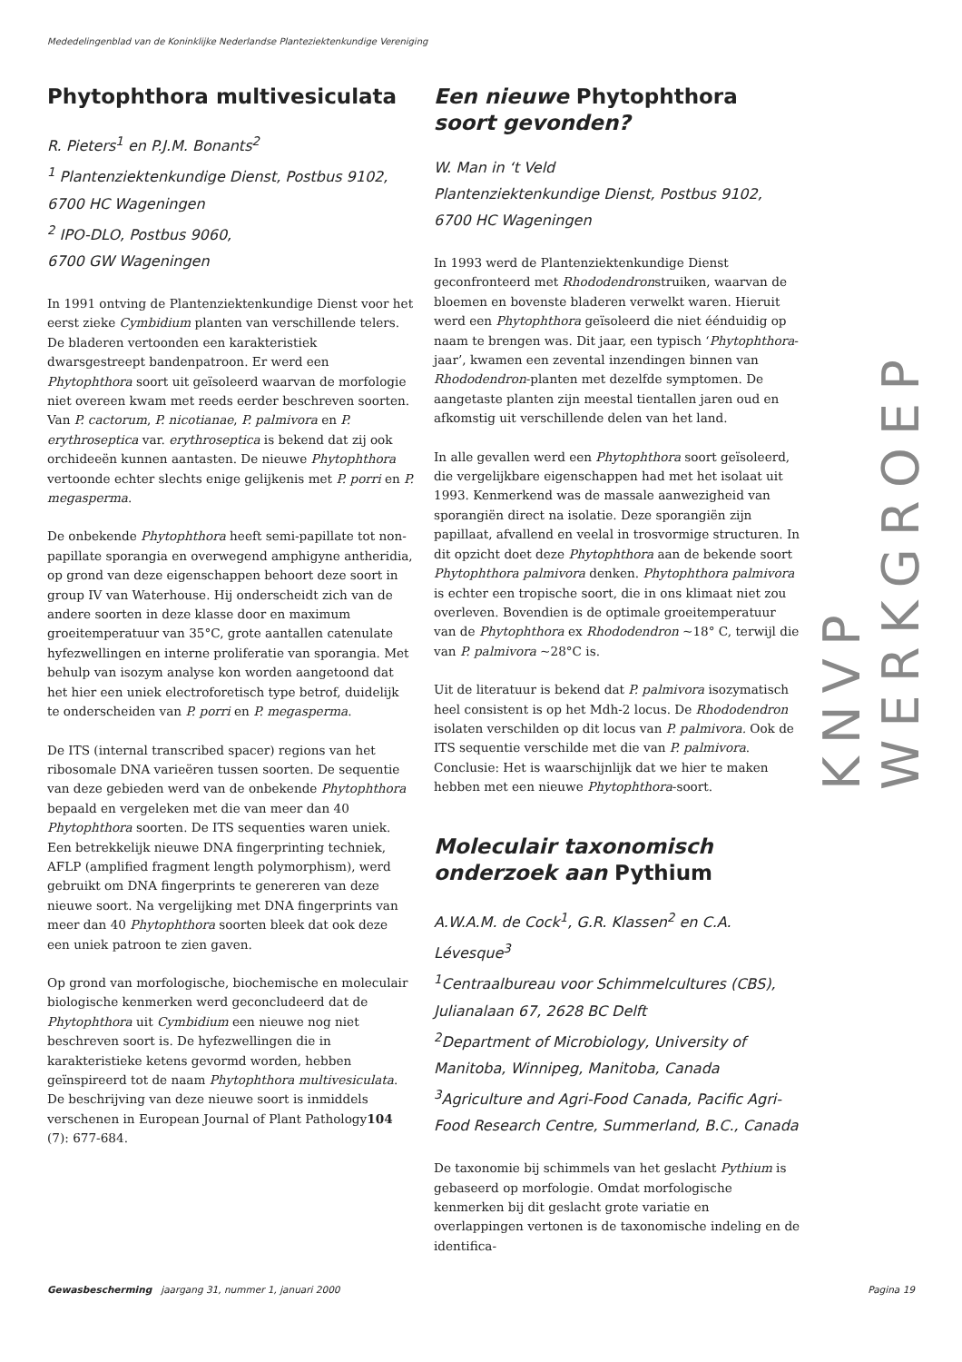Mededelingenblad van de Koninklijke Nederlandse Planteziektenkundige Vereniging
Phytophthora multivesiculata
R. Pieters<sup>1</sup> en P.J.M. Bonants<sup>2</sup>
<sup>1</sup> Plantenziektenkundige Dienst, Postbus 9102, 6700 HC Wageningen
<sup>2</sup> IPO-DLO, Postbus 9060,
6700 GW Wageningen
In 1991 ontving de Plantenziektenkundige Dienst voor het eerst zieke Cymbidium planten van verschillende telers. De bladeren vertoonden een karakteristiek dwarsgestreept bandenpatroon. Er werd een Phytophthora soort uit geïsoleerd waarvan de morfologie niet overeen kwam met reeds eerder beschreven soorten. Van P. cactorum, P. nicotianae, P. palmivora en P. erythroseptica var. erythroseptica is bekend dat zij ook orchideeën kunnen aantasten. De nieuwe Phytophthora vertoonde echter slechts enige gelijkenis met P. porri en P. megasperma.
De onbekende Phytophthora heeft semi-papillate tot non-papillate sporangia en overwegend amphigyne antheridia, op grond van deze eigenschappen behoort deze soort in group IV van Waterhouse. Hij onderscheidt zich van de andere soorten in deze klasse door en maximum groeitemperatuur van 35°C, grote aantallen catenulate hyfezwellingen en interne proliferatie van sporangia. Met behulp van isozym analyse kon worden aangetoond dat het hier een uniek electroforetisch type betrof, duidelijk te onderscheiden van P. porri en P. megasperma.
De ITS (internal transcribed spacer) regions van het ribosomale DNA varieëren tussen soorten. De sequentie van deze gebieden werd van de onbekende Phytophthora bepaald en vergeleken met die van meer dan 40 Phytophthora soorten. De ITS sequenties waren uniek. Een betrekkelijk nieuwe DNA fingerprinting techniek, AFLP (amplified fragment length polymorphism), werd gebruikt om DNA fingerprints te genereren van deze nieuwe soort. Na vergelijking met DNA fingerprints van meer dan 40 Phytophthora soorten bleek dat ook deze een uniek patroon te zien gaven.
Op grond van morfologische, biochemische en moleculair biologische kenmerken werd geconcludeerd dat de Phytophthora uit Cymbidium een nieuwe nog niet beschreven soort is. De hyfezwellingen die in karakteristieke ketens gevormd worden, hebben geïnspireerd tot de naam Phytophthora multivesiculata. De beschrijving van deze nieuwe soort is inmiddels verschenen in European Journal of Plant Pathology104 (7): 677-684.
Een nieuwe Phytophthora soort gevonden?
W. Man in ‘t Veld
Plantenziektenkundige Dienst, Postbus 9102, 6700 HC Wageningen
In 1993 werd de Plantenziektenkundige Dienst geconfronteerd met Rhododendronstruiken, waarvan de bloemen en bovenste bladeren verwelkt waren. Hieruit werd een Phytophthora geïsoleerd die niet éénduidig op naam te brengen was. Dit jaar, een typisch ‘Phytophthora-jaar’, kwamen een zevental inzendingen binnen van Rhododendron-planten met dezelfde symptomen. De aangetaste planten zijn meestal tientallen jaren oud en afkomstig uit verschillende delen van het land.
In alle gevallen werd een Phytophthora soort geïsoleerd, die vergelijkbare eigenschappen had met het isolaat uit 1993. Kenmerkend was de massale aanwezigheid van sporangiën direct na isolatie. Deze sporangiën zijn papillaat, afvallend en veelal in trosvormige structuren. In dit opzicht doet deze Phytophthora aan de bekende soort Phytophthora palmivora denken. Phytophthora palmivora is echter een tropische soort, die in ons klimaat niet zou overleven. Bovendien is de optimale groeitemperatuur van de Phytophthora ex Rhododendron ~18° C, terwijl die van P. palmivora ~28°C is.
Uit de literatuur is bekend dat P. palmivora isozymatisch heel consistent is op het Mdh-2 locus. De Rhododendron isolaten verschilden op dit locus van P. palmivora. Ook de ITS sequentie verschilde met die van P. palmivora. Conclusie: Het is waarschijnlijk dat we hier te maken hebben met een nieuwe Phytophthora-soort.
Moleculair taxonomisch onderzoek aan Pythium
A.W.A.M. de Cock<sup>1</sup>, G.R. Klassen<sup>2</sup> en C.A. Lévesque<sup>3</sup>
<sup>1</sup> Centraalbureau voor Schimmelcultures (CBS), Julianalaan 67, 2628 BC Delft
<sup>2</sup> Department of Microbiology, University of Manitoba, Winnipeg, Manitoba, Canada
<sup>3</sup> Agriculture and Agri-Food Canada, Pacific Agri-Food Research Centre, Summerland, B.C., Canada
De taxonomie bij schimmels van het geslacht Pythium is gebaseerd op morfologie. Omdat morfologische kenmerken bij dit geslacht grote variatie en overlappingen vertonen is de taxonomische indeling en de identifica-
KNVP WERKGROEP
Gewasbescherming jaargang 31, nummer 1, januari 2000 Pagina 19